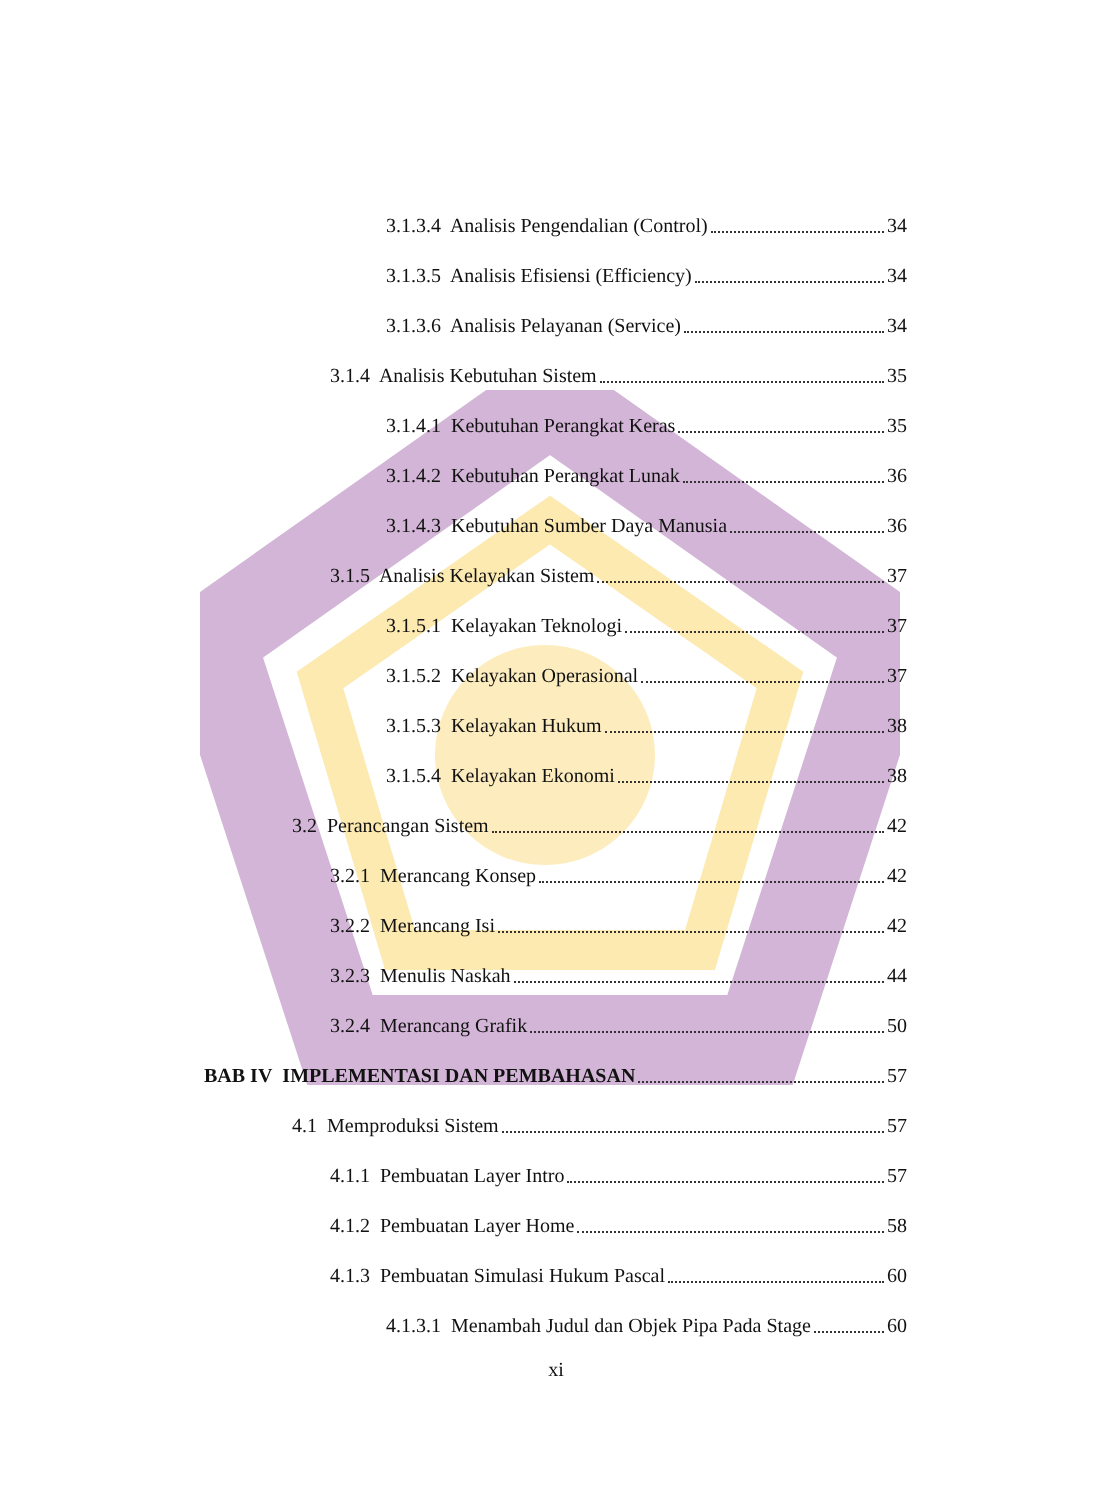3.1.3.4 Analisis Pengendalian (Control) 34
3.1.3.5 Analisis Efisiensi (Efficiency) 34
3.1.3.6 Analisis Pelayanan (Service) 34
3.1.4 Analisis Kebutuhan Sistem 35
3.1.4.1 Kebutuhan Perangkat Keras 35
3.1.4.2 Kebutuhan Perangkat Lunak 36
3.1.4.3 Kebutuhan Sumber Daya Manusia 36
3.1.5 Analisis Kelayakan Sistem 37
3.1.5.1 Kelayakan Teknologi 37
3.1.5.2 Kelayakan Operasional 37
3.1.5.3 Kelayakan Hukum 38
3.1.5.4 Kelayakan Ekonomi 38
3.2 Perancangan Sistem 42
3.2.1 Merancang Konsep 42
3.2.2 Merancang Isi 42
3.2.3 Menulis Naskah 44
3.2.4 Merancang Grafik 50
BAB IV IMPLEMENTASI DAN PEMBAHASAN 57
4.1 Memproduksi Sistem 57
4.1.1 Pembuatan Layer Intro 57
4.1.2 Pembuatan Layer Home 58
4.1.3 Pembuatan Simulasi Hukum Pascal 60
4.1.3.1 Menambah Judul dan Objek Pipa Pada Stage 60
xi